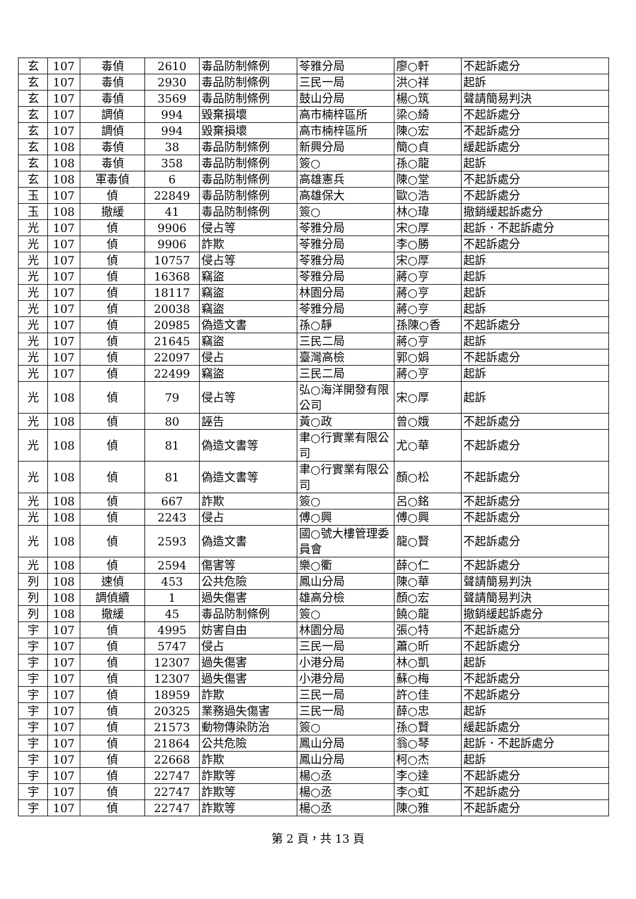| 玄 | 107 | 毒偵 | 2610 | 毒品防制條例 | 苓雅分局 | 廖○軒 | 不起訴處分 |
| 玄 | 107 | 毒偵 | 2930 | 毒品防制條例 | 三民一局 | 洪○祥 | 起訴 |
| 玄 | 107 | 毒偵 | 3569 | 毒品防制條例 | 鼓山分局 | 楊○筑 | 聲請簡易判決 |
| 玄 | 107 | 調偵 | 994 | 毀棄損壞 | 高市楠梓區所 | 梁○綺 | 不起訴處分 |
| 玄 | 107 | 調偵 | 994 | 毀棄損壞 | 高市楠梓區所 | 陳○宏 | 不起訴處分 |
| 玄 | 108 | 毒偵 | 38 | 毒品防制條例 | 新興分局 | 簡○貞 | 緩起訴處分 |
| 玄 | 108 | 毒偵 | 358 | 毒品防制條例 | 簽○ | 孫○龍 | 起訴 |
| 玄 | 108 | 軍毒偵 | 6 | 毒品防制條例 | 高雄憲兵 | 陳○堂 | 不起訴處分 |
| 玉 | 107 | 偵 | 22849 | 毒品防制條例 | 高雄保大 | 歐○浩 | 不起訴處分 |
| 玉 | 108 | 撤緩 | 41 | 毒品防制條例 | 簽○ | 林○瑋 | 撤銷緩起訴處分 |
| 光 | 107 | 偵 | 9906 | 侵占等 | 苓雅分局 | 宋○厚 | 起訴．不起訴處分 |
| 光 | 107 | 偵 | 9906 | 詐欺 | 苓雅分局 | 李○勝 | 不起訴處分 |
| 光 | 107 | 偵 | 10757 | 侵占等 | 苓雅分局 | 宋○厚 | 起訴 |
| 光 | 107 | 偵 | 16368 | 竊盜 | 苓雅分局 | 蔣○亨 | 起訴 |
| 光 | 107 | 偵 | 18117 | 竊盜 | 林園分局 | 蔣○亨 | 起訴 |
| 光 | 107 | 偵 | 20038 | 竊盜 | 苓雅分局 | 蔣○亨 | 起訴 |
| 光 | 107 | 偵 | 20985 | 偽造文書 | 孫○靜 | 孫陳○香 | 不起訴處分 |
| 光 | 107 | 偵 | 21645 | 竊盜 | 三民二局 | 蔣○亨 | 起訴 |
| 光 | 107 | 偵 | 22097 | 侵占 | 臺灣高檢 | 郭○娟 | 不起訴處分 |
| 光 | 107 | 偵 | 22499 | 竊盜 | 三民二局 | 蔣○亨 | 起訴 |
| 光 | 108 | 偵 | 79 | 侵占等 | 弘○海洋開發有限公司 | 宋○厚 | 起訴 |
| 光 | 108 | 偵 | 80 | 誣告 | 黃○政 | 曾○娥 | 不起訴處分 |
| 光 | 108 | 偵 | 81 | 偽造文書等 | 聿○行實業有限公司 | 尤○華 | 不起訴處分 |
| 光 | 108 | 偵 | 81 | 偽造文書等 | 聿○行實業有限公司 | 顏○松 | 不起訴處分 |
| 光 | 108 | 偵 | 667 | 詐欺 | 簽○ | 呂○銘 | 不起訴處分 |
| 光 | 108 | 偵 | 2243 | 侵占 | 傅○興 | 傅○興 | 不起訴處分 |
| 光 | 108 | 偵 | 2593 | 偽造文書 | 國○號大樓管理委員會 | 龍○賢 | 不起訴處分 |
| 光 | 108 | 偵 | 2594 | 傷害等 | 樂○衢 | 薛○仁 | 不起訴處分 |
| 列 | 108 | 速偵 | 453 | 公共危險 | 鳳山分局 | 陳○華 | 聲請簡易判決 |
| 列 | 108 | 調偵續 | 1 | 過失傷害 | 雄高分檢 | 顏○宏 | 聲請簡易判決 |
| 列 | 108 | 撤緩 | 45 | 毒品防制條例 | 簽○ | 饒○龍 | 撤銷緩起訴處分 |
| 宇 | 107 | 偵 | 4995 | 妨害自由 | 林園分局 | 張○特 | 不起訴處分 |
| 宇 | 107 | 偵 | 5747 | 侵占 | 三民一局 | 蕭○昕 | 不起訴處分 |
| 宇 | 107 | 偵 | 12307 | 過失傷害 | 小港分局 | 林○凱 | 起訴 |
| 宇 | 107 | 偵 | 12307 | 過失傷害 | 小港分局 | 蘇○梅 | 不起訴處分 |
| 宇 | 107 | 偵 | 18959 | 詐欺 | 三民一局 | 許○佳 | 不起訴處分 |
| 宇 | 107 | 偵 | 20325 | 業務過失傷害 | 三民一局 | 薛○忠 | 起訴 |
| 宇 | 107 | 偵 | 21573 | 動物傳染防治 | 簽○ | 孫○賢 | 緩起訴處分 |
| 宇 | 107 | 偵 | 21864 | 公共危險 | 鳳山分局 | 翁○琴 | 起訴．不起訴處分 |
| 宇 | 107 | 偵 | 22668 | 詐欺 | 鳳山分局 | 柯○杰 | 起訴 |
| 宇 | 107 | 偵 | 22747 | 詐欺等 | 楊○丞 | 李○達 | 不起訴處分 |
| 宇 | 107 | 偵 | 22747 | 詐欺等 | 楊○丞 | 李○虹 | 不起訴處分 |
| 宇 | 107 | 偵 | 22747 | 詐欺等 | 楊○丞 | 陳○雅 | 不起訴處分 |
第 2 頁，共 13 頁